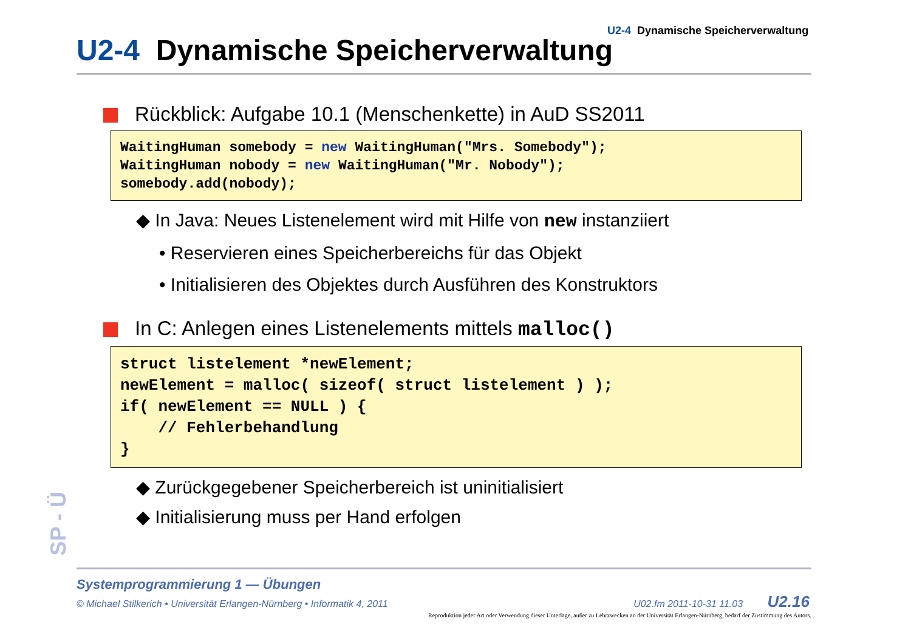U2-4 Dynamische Speicherverwaltung
U2-4 Dynamische Speicherverwaltung
Rückblick: Aufgabe 10.1 (Menschenkette) in AuD SS2011
WaitingHuman somebody = new WaitingHuman("Mrs. Somebody"); WaitingHuman nobody = new WaitingHuman("Mr. Nobody"); somebody.add(nobody);
◆ In Java: Neues Listenelement wird mit Hilfe von new instanziiert
• Reservieren eines Speicherbereichs für das Objekt
• Initialisieren des Objektes durch Ausführen des Konstruktors
In C: Anlegen eines Listenelements mittels malloc()
struct listelement *newElement; newElement = malloc( sizeof( struct listelement ) ); if( newElement == NULL ) { // Fehlerbehandlung }
◆ Zurückgegebener Speicherbereich ist uninitialisiert
◆ Initialisierung muss per Hand erfolgen
SP - Ü
Systemprogrammierung 1 — Übungen
© Michael Stilkerich • Universität Erlangen-Nürnberg • Informatik 4, 2011 U02.fm 2011-10-31 11.03 U2.16
Reproduktion jeder Art oder Verwendung dieser Unterlage, außer zu Lehrzwecken an der Universität Erlangen-Nürnberg, bedarf der Zustimmung des Autors.